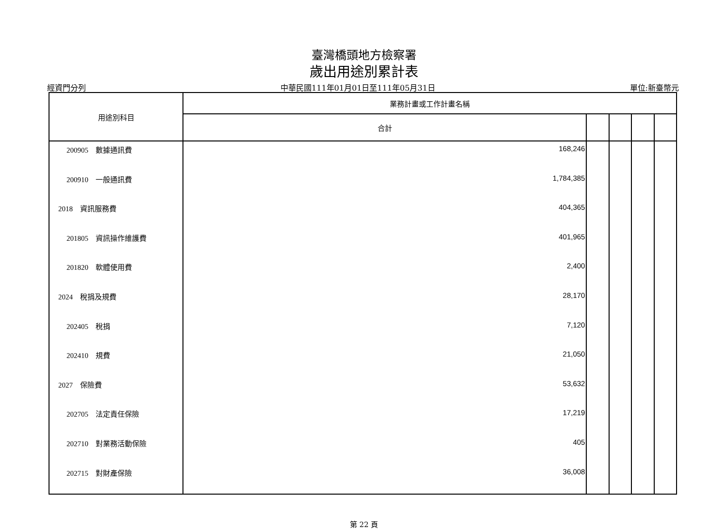臺灣橋頭地方檢察署
歲出用途別累計表
經資門分列 中華民國111年01月01日至111年05月31日 單位:新臺幣元
| 用途別科目 | 業務計畫或工作計畫名稱 | | | | |
| --- | --- | --- | --- | --- | --- |
| | 合計 | | | | |
| 200905 數據通訊費 | 168,246 | | | | |
| 200910 一般通訊費 | 1,784,385 | | | | |
| 2018 資訊服務費 | 404,365 | | | | |
| 201805 資訊操作維護費 | 401,965 | | | | |
| 201820 軟體使用費 | 2,400 | | | | |
| 2024 稅捐及規費 | 28,170 | | | | |
| 202405 稅捐 | 7,120 | | | | |
| 202410 規費 | 21,050 | | | | |
| 2027 保險費 | 53,632 | | | | |
| 202705 法定責任保險 | 17,219 | | | | |
| 202710 對業務活動保險 | 405 | | | | |
| 202715 對財產保險 | 36,008 | | | | |
第 22 頁